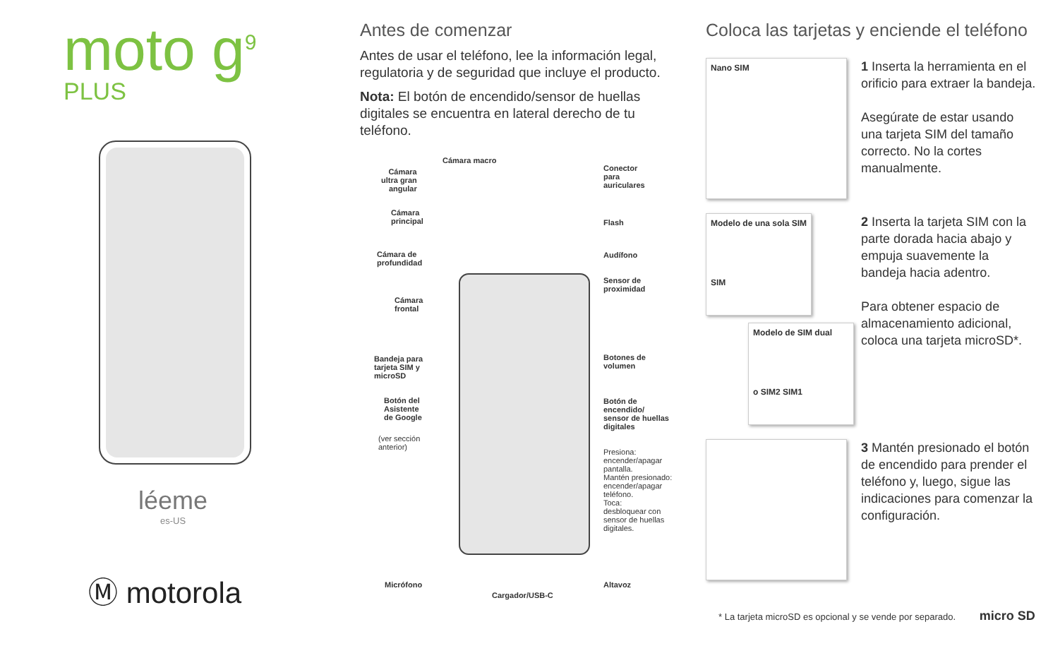moto g<sup>9</sup>
PLUS
léeme
es-US
Ⓜ motorola
Antes de comenzar
Antes de usar el teléfono, lee la información legal, regulatoria y de seguridad que incluye el producto.
Nota: El botón de encendido/sensor de huellas digitales se encuentra en lateral derecho de tu teléfono.
Cámara macro
Cámara
ultra gran
angular
Conector
para
auriculares
Cámara
principal Flash
Cámara de
profundidad
Audífono
Sensor de
proximidad
Cámara
frontal
Bandeja para
tarjeta SIM y
microSD
Botones de
volumen
Botón del
Asistente
de Google
Botón de
encendido/
sensor de huellas
digitales
(ver sección
anterior) Presiona:
encender/apagar
pantalla.
Mantén presionado:
encender/apagar
teléfono.
Toca:
desbloquear con
sensor de huellas
digitales.
Micrófono Altavoz
Cargador/USB-C
Coloca las tarjetas y enciende el teléfono
Nano SIM
1 Inserta la herramienta en el orificio para extraer la bandeja.
Asegúrate de estar usando una tarjeta SIM del tamaño correcto. No la cortes manualmente.
Modelo de una sola SIM
SIM
Modelo de SIM dual
o SIM2 SIM1
2 Inserta la tarjeta SIM con la parte dorada hacia abajo y empuja suavemente la bandeja hacia adentro.
Para obtener espacio de almacenamiento adicional, coloca una tarjeta microSD*.
3 Mantén presionado el botón de encendido para prender el teléfono y, luego, sigue las indicaciones para comenzar la configuración.
* La tarjeta microSD es opcional y se vende por separado. micro SD